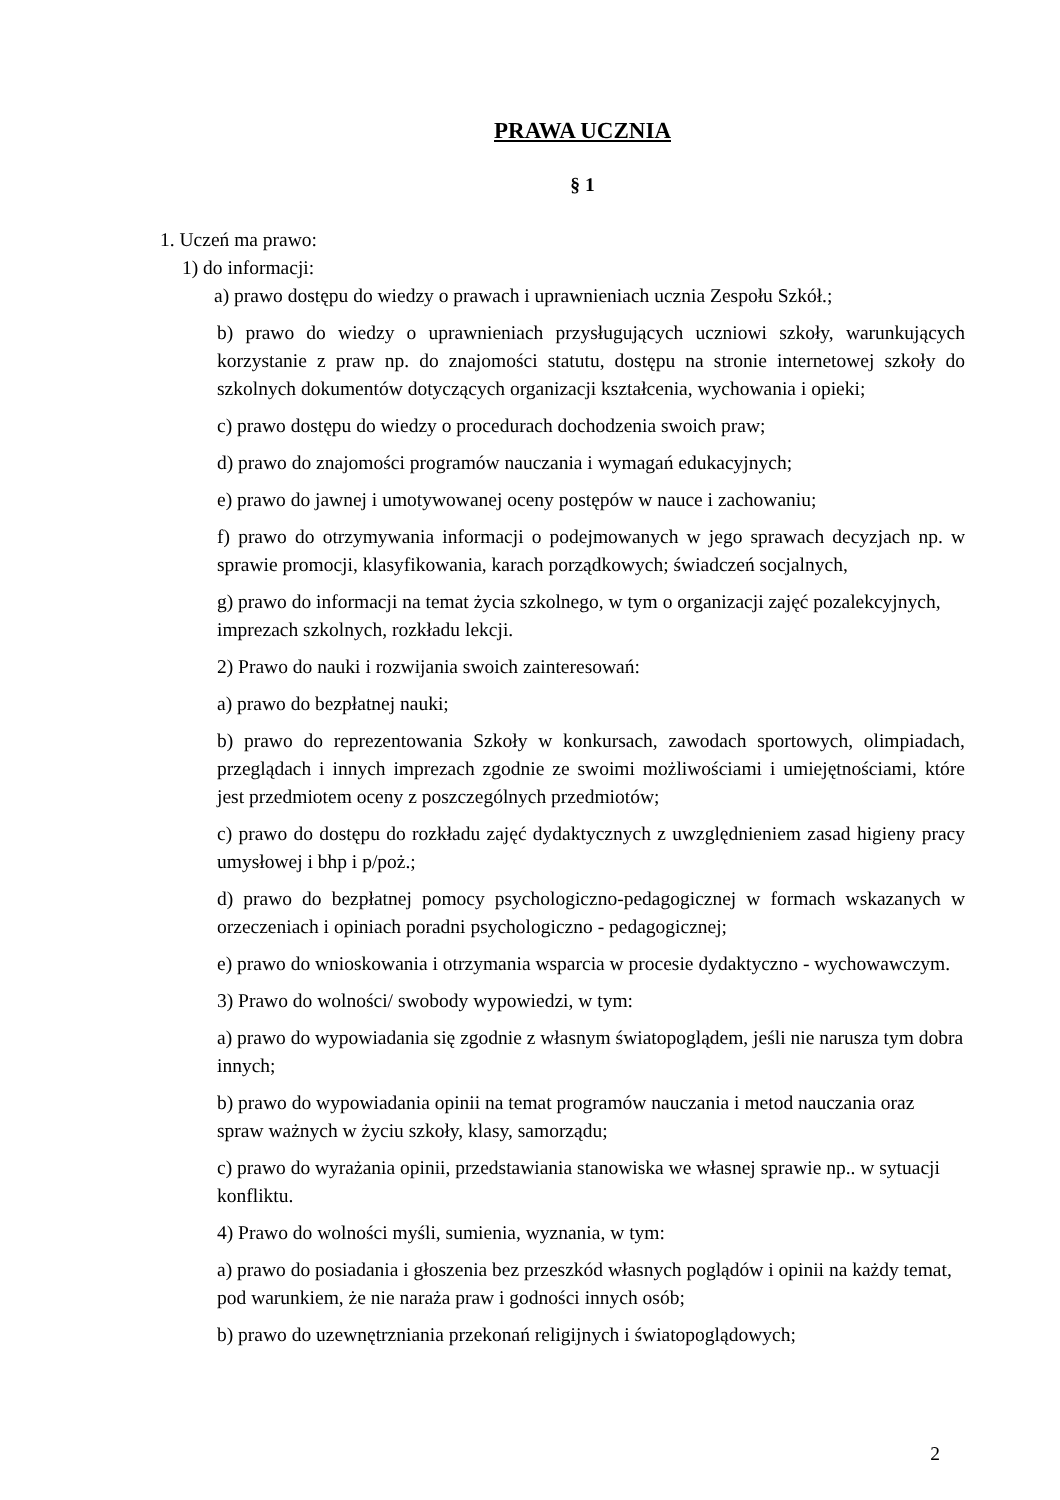PRAWA UCZNIA
§ 1
1. Uczeń ma prawo:
1) do informacji:
a) prawo dostępu do wiedzy o prawach i uprawnieniach ucznia Zespołu Szkół.;
b) prawo do wiedzy o uprawnieniach przysługujących uczniowi szkoły, warunkujących korzystanie z praw np. do znajomości statutu, dostępu na stronie internetowej szkoły do szkolnych dokumentów dotyczących organizacji kształcenia, wychowania i opieki;
c) prawo dostępu do wiedzy o procedurach dochodzenia swoich praw;
d) prawo do znajomości programów nauczania i wymagań edukacyjnych;
e) prawo do jawnej i umotywowanej oceny postępów w nauce i zachowaniu;
f) prawo do otrzymywania informacji o podejmowanych w jego sprawach decyzjach np. w sprawie promocji, klasyfikowania, karach porządkowych; świadczeń socjalnych,
g) prawo do informacji na temat życia szkolnego, w tym o organizacji zajęć pozalekcyjnych, imprezach szkolnych, rozkładu lekcji.
2) Prawo do nauki i rozwijania swoich zainteresowań:
a) prawo do bezpłatnej nauki;
b) prawo do reprezentowania Szkoły w konkursach, zawodach sportowych, olimpiadach, przeglądach i innych imprezach zgodnie ze swoimi możliwościami i umiejętnościami, które jest przedmiotem oceny z poszczególnych przedmiotów;
c) prawo do dostępu do rozkładu zajęć dydaktycznych z uwzględnieniem zasad higieny pracy umysłowej i bhp i p/poż.;
d) prawo do bezpłatnej pomocy psychologiczno-pedagogicznej w formach wskazanych w orzeczeniach i opiniach poradni psychologiczno - pedagogicznej;
e) prawo do wnioskowania i otrzymania wsparcia w procesie dydaktyczno - wychowawczym.
3) Prawo do wolności/ swobody wypowiedzi, w tym:
a) prawo do wypowiadania się zgodnie z własnym światopoglądem, jeśli nie narusza tym dobra innych;
b) prawo do wypowiadania opinii na temat programów nauczania i metod nauczania oraz spraw ważnych w życiu szkoły, klasy, samorządu;
c) prawo do wyrażania opinii, przedstawiania stanowiska we własnej sprawie np.. w sytuacji konfliktu.
4) Prawo do wolności myśli, sumienia, wyznania, w tym:
a) prawo do posiadania i głoszenia bez przeszkód własnych poglądów i opinii na każdy temat, pod warunkiem, że nie naraża praw i godności innych osób;
b) prawo do uzewnętrzniania przekonań religijnych i światopoglądowych;
2